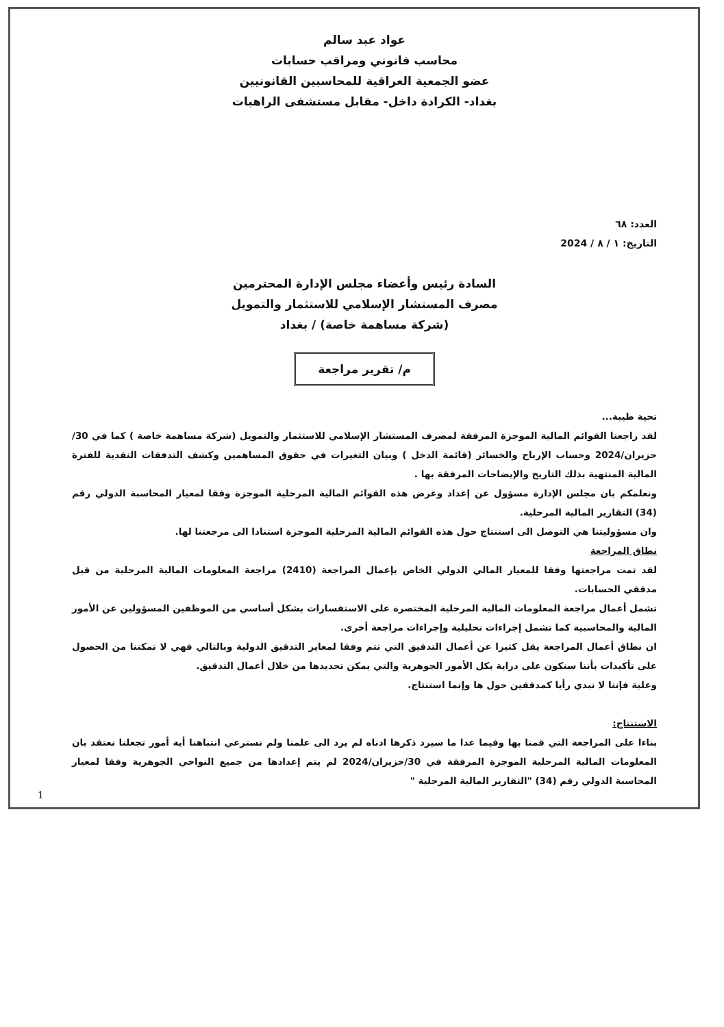عواد عبد سالم
محاسب قانوني ومراقب حسابات
عضو الجمعية العراقية للمحاسبين القانونيين
بغداد- الكرادة داخل- مقابل مستشفى الراهبات
العدد: ٦٨
التاريخ: ١ / ٨ / 2024
السادة رئيس وأعضاء مجلس الإدارة المحترمين
مصرف المستشار الإسلامي للاستثمار والتمويل
(شركة مساهمة خاصة) / بغداد
م/ تقرير مراجعة
تحية طيبة...
لقد راجعنا القوائم المالية الموجزة المرفقة لمصرف المستشار الإسلامي للاستثمار والتمويل (شركة مساهمة خاصة ) كما في 30/ حزيران/2024 وحساب الإرباح والخسائر (قائمة الدخل ) وبيان التغيرات في حقوق المساهمين وكشف التدفقات النقدية للفترة المالية المنتهية بذلك التاريخ والإيضاحات المرفقة بها .
ونعلمكم بان مجلس الإدارة مسؤول عن إعداد وعرض هذه القوائم المالية المرحلية الموجزة وفقا لمعيار المحاسبة الدولي رقم (34) التقارير المالية المرحلية.
وان مسؤوليتنا هي التوصل الى استنتاج حول هذه القوائم المالية المرحلية الموجزة استنادا الى مرجعتنا لها.
نطاق المراجعة
لقد تمت مراجعتها وفقا للمعيار المالي الدولي الخاص بإعمال المراجعة (2410) مراجعة المعلومات المالية المرحلية من قبل مدققي الحسابات.
تشمل أعمال مراجعة المعلومات المالية المرحلية المختصرة على الاستفسارات بشكل أساسي من الموظفين المسؤولين عن الأمور المالية والمحاسبية كما تشمل إجراءات تحليلية وإجراءات مراجعة أخرى.
ان نطاق أعمال المراجعة يقل كثيرا عن أعمال التدقيق التي تتم وفقا لمعاير التدقيق الدولية وبالتالي فهي لا تمكننا من الحصول على تأكيدات بأننا سنكون على دراية بكل الأمور الجوهرية والتي يمكن تحديدها من خلال أعمال التدقيق.
وعلية فإننا لا نبدي رأيا كمدققين حول ها وإنما استنتاج.
الاستنتاج:
بناءا على المراجعة التي قمنا بها وفيما عدا ما سيرد ذكرها ادناه لم يرد الى علمنا ولم تسترعي انتباهنا أية أمور تجعلنا نعتقد بان المعلومات المالية المرحلية الموجزة المرفقة في 30/حزيران/2024 لم يتم إعدادها من جميع النواحي الجوهرية وفقا لمعيار المحاسبة الدولي رقم (34) "التقارير المالية المرحلية "
1